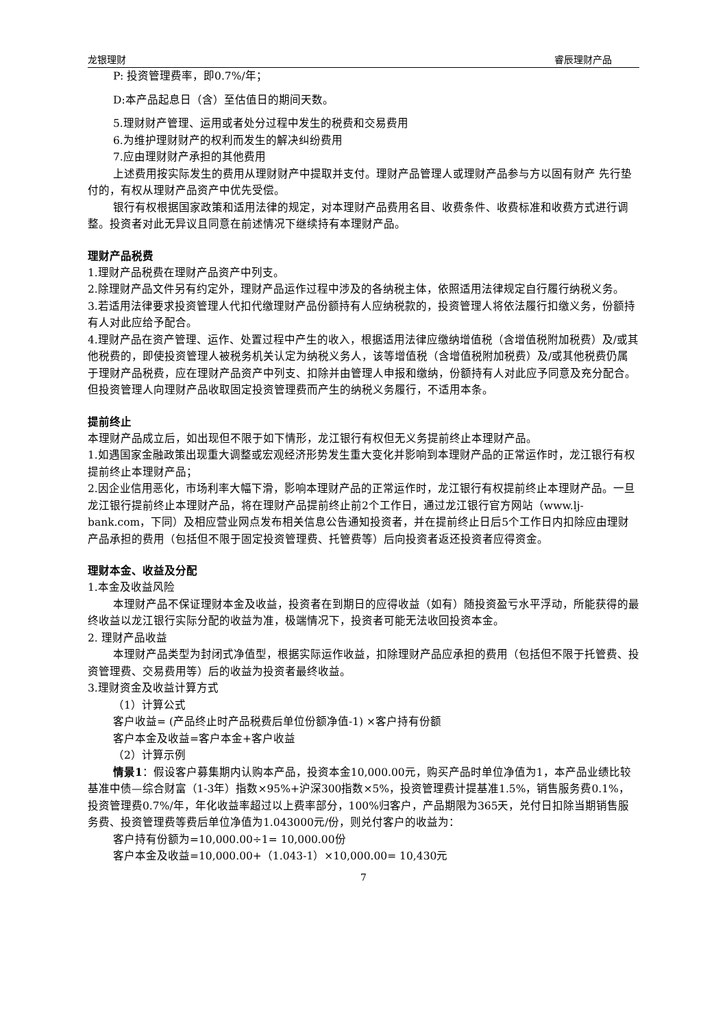龙银理财 睿辰理财产品
P: 投资管理费率，即0.7%/年；
D:本产品起息日（含）至估值日的期间天数。
5.理财财产管理、运用或者处分过程中发生的税费和交易费用
6.为维护理财财产的权利而发生的解决纠纷费用
7.应由理财财产承担的其他费用
上述费用按实际发生的费用从理财财产中提取并支付。理财产品管理人或理财产品参与方以固有财产 先行垫付的，有权从理财产品资产中优先受偿。
银行有权根据国家政策和适用法律的规定，对本理财产品费用名目、收费条件、收费标准和收费方式进行调整。投资者对此无异议且同意在前述情况下继续持有本理财产品。
理财产品税费
1.理财产品税费在理财产品资产中列支。
2.除理财产品文件另有约定外，理财产品运作过程中涉及的各纳税主体，依照适用法律规定自行履行纳税义务。
3.若适用法律要求投资管理人代扣代缴理财产品份额持有人应纳税款的，投资管理人将依法履行扣缴义务，份额持有人对此应给予配合。
4.理财产品在资产管理、运作、处置过程中产生的收入，根据适用法律应缴纳增值税（含增值税附加税费）及/或其他税费的，即使投资管理人被税务机关认定为纳税义务人，该等增值税（含增值税附加税费）及/或其他税费仍属于理财产品税费，应在理财产品资产中列支、扣除并由管理人申报和缴纳，份额持有人对此应予同意及充分配合。但投资管理人向理财产品收取固定投资管理费而产生的纳税义务履行，不适用本条。
提前终止
本理财产品成立后，如出现但不限于如下情形，龙江银行有权但无义务提前终止本理财产品。
1.如遇国家金融政策出现重大调整或宏观经济形势发生重大变化并影响到本理财产品的正常运作时，龙江银行有权提前终止本理财产品；
2.因企业信用恶化，市场利率大幅下滑，影响本理财产品的正常运作时，龙江银行有权提前终止本理财产品。一旦龙江银行提前终止本理财产品，将在理财产品提前终止前2个工作日，通过龙江银行官方网站（www.lj-bank.com，下同）及相应营业网点发布相关信息公告通知投资者，并在提前终止日后5个工作日内扣除应由理财产品承担的费用（包括但不限于固定投资管理费、托管费等）后向投资者返还投资者应得资金。
理财本金、收益及分配
1.本金及收益风险
本理财产品不保证理财本金及收益，投资者在到期日的应得收益（如有）随投资盈亏水平浮动，所能获得的最终收益以龙江银行实际分配的收益为准，极端情况下，投资者可能无法收回投资本金。
2. 理财产品收益
本理财产品类型为封闭式净值型，根据实际运作收益，扣除理财产品应承担的费用（包括但不限于托管费、投资管理费、交易费用等）后的收益为投资者最终收益。
3.理财资金及收益计算方式
（1）计算公式
客户收益= (产品终止时产品税费后单位份额净值-1) ×客户持有份额
客户本金及收益=客户本金+客户收益
（2）计算示例
情景1：假设客户募集期内认购本产品，投资本金10,000.00元，购买产品时单位净值为1，本产品业绩比较基准中债—综合财富（1-3年）指数×95%+沪深300指数×5%，投资管理费计提基准1.5%，销售服务费0.1%，投资管理费0.7%/年，年化收益率超过以上费率部分，100%归客户，产品期限为365天，兑付日扣除当期销售服务费、投资管理费等费后单位净值为1.043000元/份，则兑付客户的收益为：
客户持有份额为=10,000.00÷1= 10,000.00份
客户本金及收益=10,000.00+（1.043-1）×10,000.00= 10,430元
7